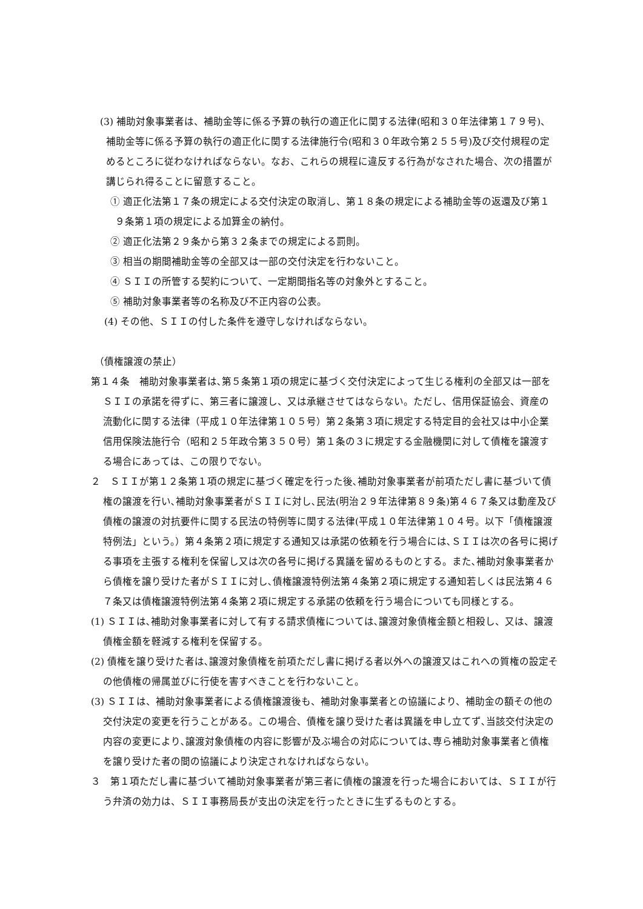(3) 補助対象事業者は、補助金等に係る予算の執行の適正化に関する法律(昭和３０年法律第１７９号)、補助金等に係る予算の執行の適正化に関する法律施行令(昭和３０年政令第２５５号)及び交付規程の定めるところに従わなければならない。なお、これらの規程に違反する行為がなされた場合、次の措置が講じられ得ることに留意すること。
① 適正化法第１７条の規定による交付決定の取消し、第１８条の規定による補助金等の返還及び第１９条第１項の規定による加算金の納付。
② 適正化法第２９条から第３２条までの規定による罰則。
③ 相当の期間補助金等の全部又は一部の交付決定を行わないこと。
④ ＳＩＩの所管する契約について、一定期間指名等の対象外とすること。
⑤ 補助対象事業者等の名称及び不正内容の公表。
(4) その他、ＳＩＩの付した条件を遵守しなければならない。
（債権譲渡の禁止）
第１４条　補助対象事業者は､第５条第１項の規定に基づく交付決定によって生じる権利の全部又は一部をＳＩＩの承諾を得ずに、第三者に譲渡し、又は承継させてはならない。ただし、信用保証協会、資産の流動化に関する法律（平成１０年法律第１０５号）第２条第３項に規定する特定目的会社又は中小企業信用保険法施行令（昭和２５年政令第３５０号）第１条の３に規定する金融機関に対して債権を譲渡する場合にあっては、この限りでない。
２　ＳＩＩが第１２条第１項の規定に基づく確定を行った後､補助対象事業者が前項ただし書に基づいて債権の譲渡を行い､補助対象事業者がＳＩＩに対し､民法(明治２９年法律第８９条)第４６７条又は動産及び債権の譲渡の対抗要件に関する民法の特例等に関する法律(平成１０年法律第１０４号。以下「債権譲渡特例法」という。）第４条第２項に規定する通知又は承諾の依頼を行う場合には､ＳＩＩは次の各号に掲げる事項を主張する権利を保留し又は次の各号に掲げる異議を留めるものとする。また､補助対象事業者から債権を譲り受けた者がＳＩＩに対し､債権譲渡特例法第４条第２項に規定する通知若しくは民法第４６７条又は債権譲渡特例法第４条第２項に規定する承諾の依頼を行う場合についても同様とする。
(1) ＳＩＩは､補助対象事業者に対して有する請求債権については､譲渡対象債権金額と相殺し、又は、譲渡債権金額を軽減する権利を保留する。
(2) 債権を譲り受けた者は､譲渡対象債権を前項ただし書に掲げる者以外への譲渡又はこれへの質権の設定その他債権の帰属並びに行使を害すべきことを行わないこと。
(3) ＳＩＩは、補助対象事業者による債権譲渡後も、補助対象事業者との協議により、補助金の額その他の交付決定の変更を行うことがある。この場合、債権を譲り受けた者は異議を申し立てず､当該交付決定の内容の変更により､譲渡対象債権の内容に影響が及ぶ場合の対応については､専ら補助対象事業者と債権を譲り受けた者の間の協議により決定されなければならない。
３　第１項ただし書に基づいて補助対象事業者が第三者に債権の譲渡を行った場合においては、ＳＩＩが行う弁済の効力は、ＳＩＩ事務局長が支出の決定を行ったときに生ずるものとする。